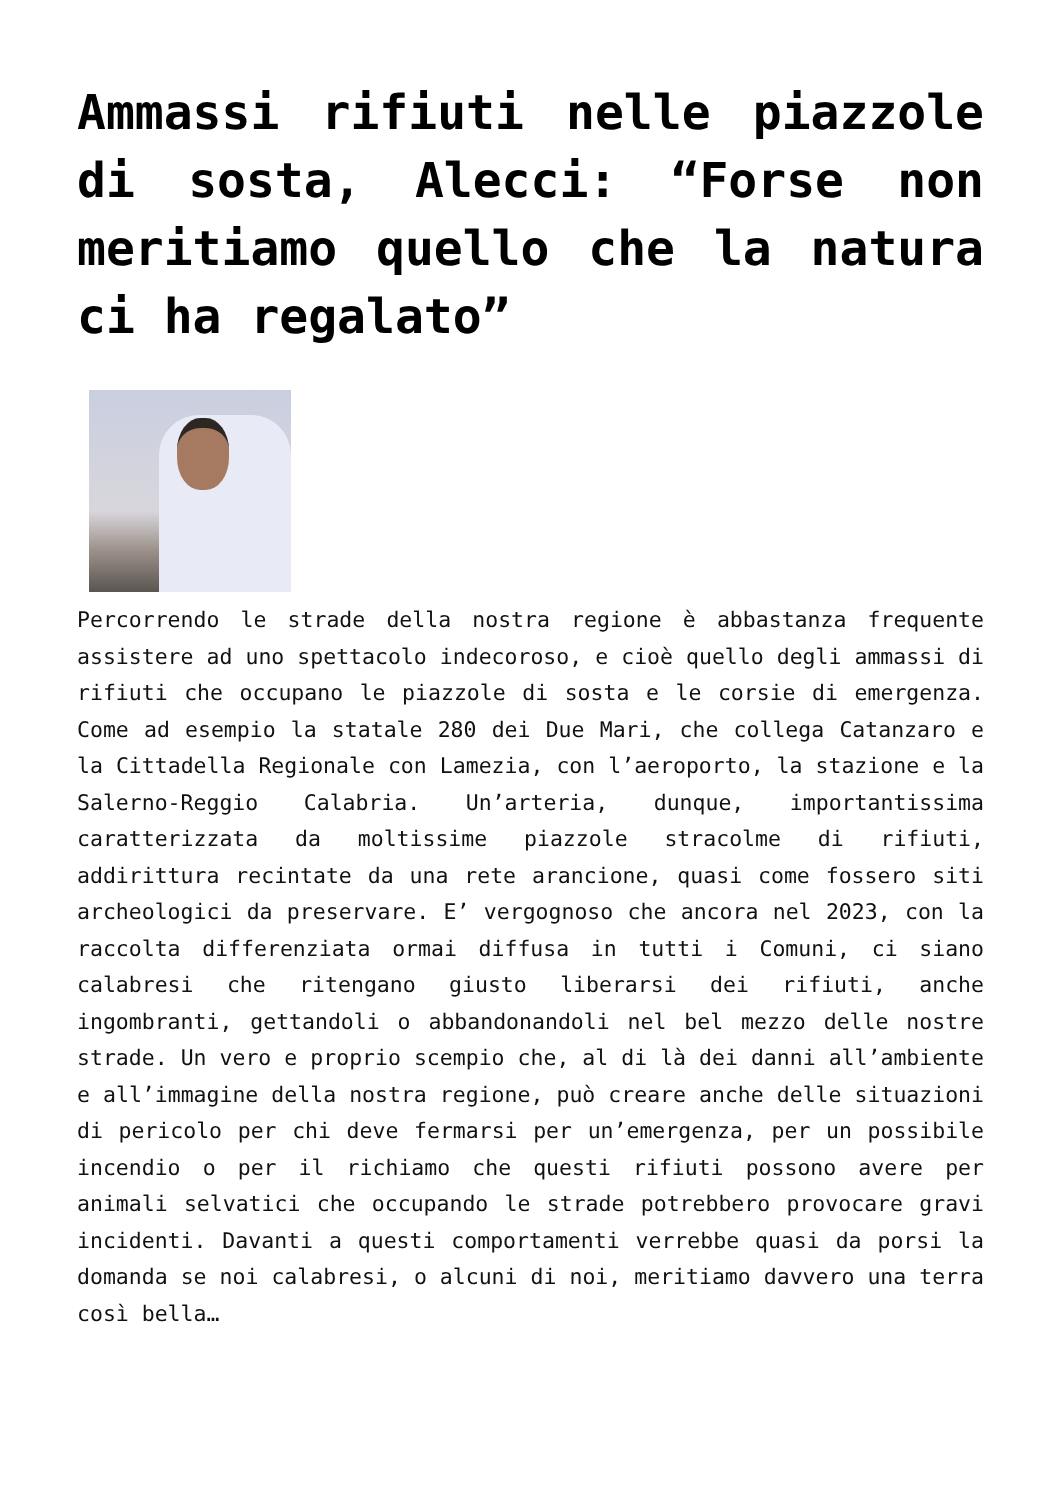Ammassi rifiuti nelle piazzole di sosta, Alecci: “Forse non meritiamo quello che la natura ci ha regalato”
Percorrendo le strade della nostra regione è abbastanza frequente assistere ad uno spettacolo indecoroso, e cioè quello degli ammassi di rifiuti che occupano le piazzole di sosta e le corsie di emergenza. Come ad esempio la statale 280 dei Due Mari, che collega Catanzaro e la Cittadella Regionale con Lamezia, con l’aeroporto, la stazione e la Salerno-Reggio Calabria. Un’arteria, dunque, importantissima caratterizzata da moltissime piazzole stracolme di rifiuti, addirittura recintate da una rete arancione, quasi come fossero siti archeologici da preservare. E’ vergognoso che ancora nel 2023, con la raccolta differenziata ormai diffusa in tutti i Comuni, ci siano calabresi che ritengano giusto liberarsi dei rifiuti, anche ingombranti, gettandoli o abbandonandoli nel bel mezzo delle nostre strade. Un vero e proprio scempio che, al di là dei danni all’ambiente e all’immagine della nostra regione, può creare anche delle situazioni di pericolo per chi deve fermarsi per un’emergenza, per un possibile incendio o per il richiamo che questi rifiuti possono avere per animali selvatici che occupando le strade potrebbero provocare gravi incidenti. Davanti a questi comportamenti verrebbe quasi da porsi la domanda se noi calabresi, o alcuni di noi, meritiamo davvero una terra così bella…